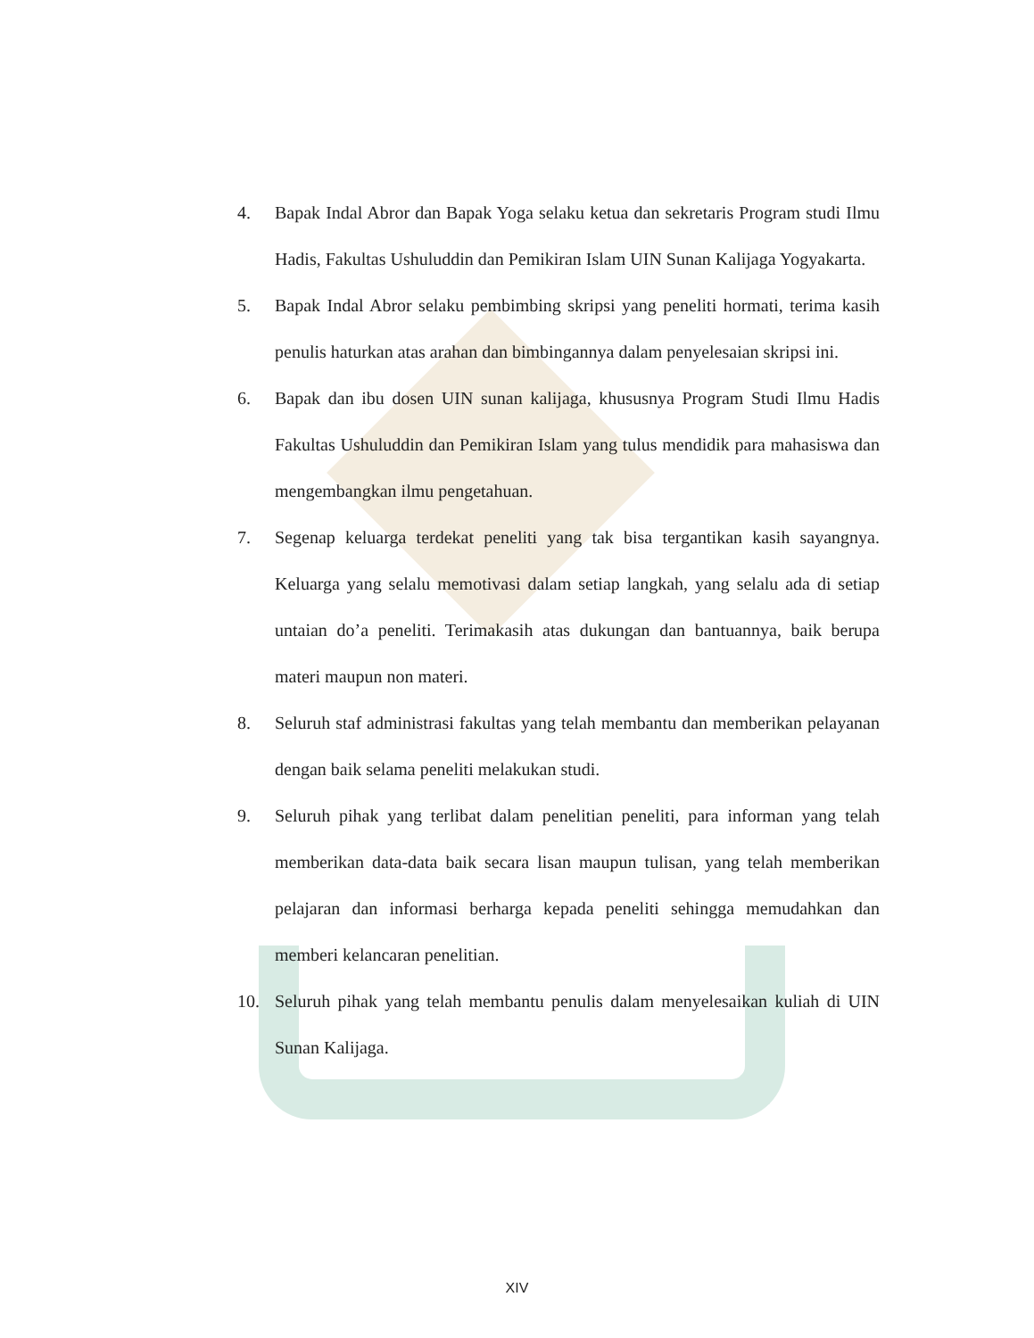4. Bapak Indal Abror dan Bapak Yoga selaku ketua dan sekretaris Program studi Ilmu Hadis, Fakultas Ushuluddin dan Pemikiran Islam UIN Sunan Kalijaga Yogyakarta.
5. Bapak Indal Abror selaku pembimbing skripsi yang peneliti hormati, terima kasih penulis haturkan atas arahan dan bimbingannya dalam penyelesaian skripsi ini.
6. Bapak dan ibu dosen UIN sunan kalijaga, khususnya Program Studi Ilmu Hadis Fakultas Ushuluddin dan Pemikiran Islam yang tulus mendidik para mahasiswa dan mengembangkan ilmu pengetahuan.
7. Segenap keluarga terdekat peneliti yang tak bisa tergantikan kasih sayangnya. Keluarga yang selalu memotivasi dalam setiap langkah, yang selalu ada di setiap untaian do’a peneliti. Terimakasih atas dukungan dan bantuannya, baik berupa materi maupun non materi.
8. Seluruh staf administrasi fakultas yang telah membantu dan memberikan pelayanan dengan baik selama peneliti melakukan studi.
9. Seluruh pihak yang terlibat dalam penelitian peneliti, para informan yang telah memberikan data-data baik secara lisan maupun tulisan, yang telah memberikan pelajaran dan informasi berharga kepada peneliti sehingga memudahkan dan memberi kelancaran penelitian.
10. Seluruh pihak yang telah membantu penulis dalam menyelesaikan kuliah di UIN Sunan Kalijaga.
XIV